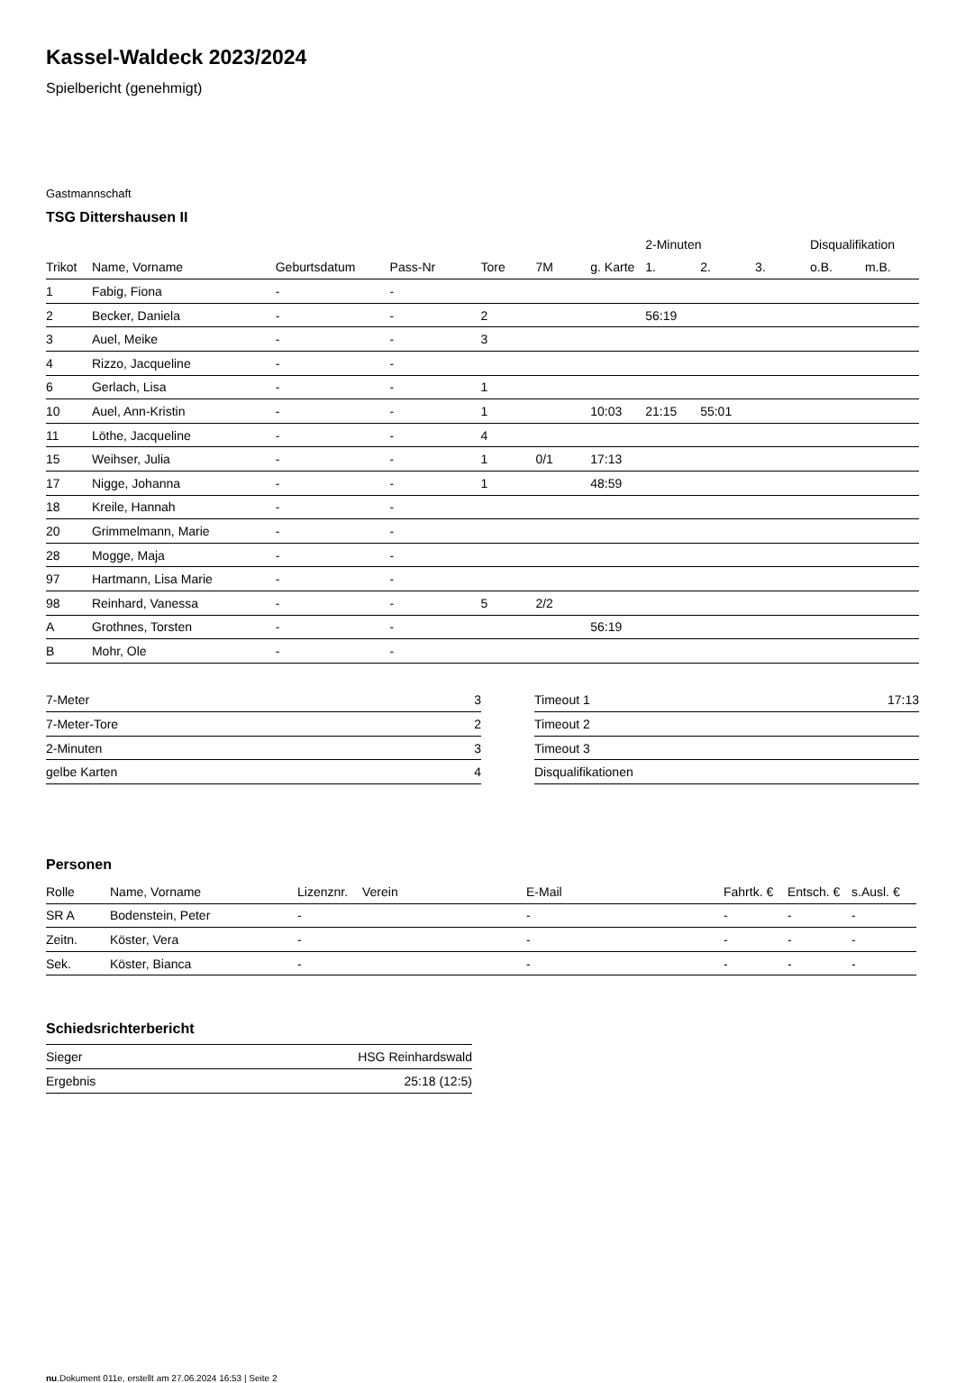Kassel-Waldeck 2023/2024
Spielbericht (genehmigt)
Gastmannschaft
TSG Dittershausen II
| | | | | | | | 2-Minuten | | | Disqualifikation | |
| Trikot | Name, Vorname | Geburtsdatum | Pass-Nr | Tore | 7M | g. Karte | 1. | 2. | 3. | o.B. | m.B. |
| 1 | Fabig, Fiona | - | - | | | | | | | | |
| 2 | Becker, Daniela | - | - | 2 | | | 56:19 | | | | |
| 3 | Auel, Meike | - | - | 3 | | | | | | | |
| 4 | Rizzo, Jacqueline | - | - | | | | | | | | |
| 6 | Gerlach, Lisa | - | - | 1 | | | | | | | |
| 10 | Auel, Ann-Kristin | - | - | 1 | | 10:03 | 21:15 | 55:01 | | | |
| 11 | Löthe, Jacqueline | - | - | 4 | | | | | | | |
| 15 | Weihser, Julia | - | - | 1 | 0/1 | 17:13 | | | | | |
| 17 | Nigge, Johanna | - | - | 1 | | 48:59 | | | | | |
| 18 | Kreile, Hannah | - | - | | | | | | | | |
| 20 | Grimmelmann, Marie | - | - | | | | | | | | |
| 28 | Mogge, Maja | - | - | | | | | | | | |
| 97 | Hartmann, Lisa Marie | - | - | | | | | | | | |
| 98 | Reinhard, Vanessa | - | - | 5 | 2/2 | | | | | | |
| A | Grothnes, Torsten | - | - | | | 56:19 | | | | | |
| B | Mohr, Ole | - | - | | | | | | | | |
| 7-Meter | 3 |
| 7-Meter-Tore | 2 |
| 2-Minuten | 3 |
| gelbe Karten | 4 |
| Timeout 1 | 17:13 |
| Timeout 2 | |
| Timeout 3 | |
| Disqualifikationen | |
Personen
| Rolle | Name, Vorname | Lizenznr. | Verein | E-Mail | Fahrtk. € | Entsch. € | s.Ausl. € |
| --- | --- | --- | --- | --- | --- | --- | --- |
| SR A | Bodenstein, Peter | - | | - | - | - | - |
| Zeitn. | Köster, Vera | - | | - | - | - | - |
| Sek. | Köster, Bianca | - | | - | - | - | - |
Schiedsrichterbericht
| Sieger | HSG Reinhardswald |
| Ergebnis | 25:18 (12:5) |
nu.Dokument 011e, erstellt am 27.06.2024 16:53 | Seite 2